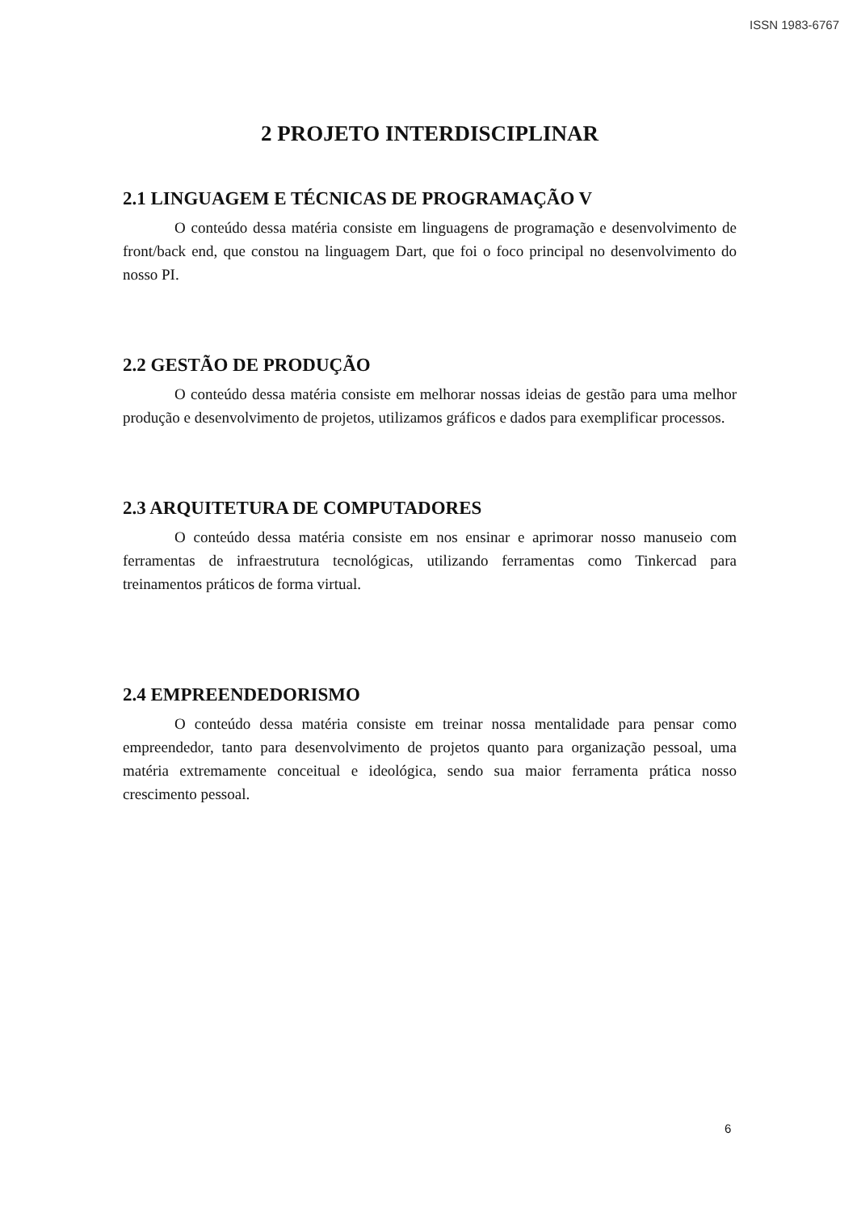ISSN 1983-6767
2 PROJETO INTERDISCIPLINAR
2.1 LINGUAGEM E TÉCNICAS DE PROGRAMAÇÃO V
O conteúdo dessa matéria consiste em linguagens de programação e desenvolvimento de front/back end, que constou na linguagem Dart, que foi o foco principal no desenvolvimento do nosso PI.
2.2 GESTÃO DE PRODUÇÃO
O conteúdo dessa matéria consiste em melhorar nossas ideias de gestão para uma melhor produção e desenvolvimento de projetos, utilizamos gráficos e dados para exemplificar processos.
2.3 ARQUITETURA DE COMPUTADORES
O conteúdo dessa matéria consiste em nos ensinar e aprimorar nosso manuseio com ferramentas de infraestrutura tecnológicas, utilizando ferramentas como Tinkercad para treinamentos práticos de forma virtual.
2.4 EMPREENDEDORISMO
O conteúdo dessa matéria consiste em treinar nossa mentalidade para pensar como empreendedor, tanto para desenvolvimento de projetos quanto para organização pessoal, uma matéria extremamente conceitual e ideológica, sendo sua maior ferramenta prática nosso crescimento pessoal.
6